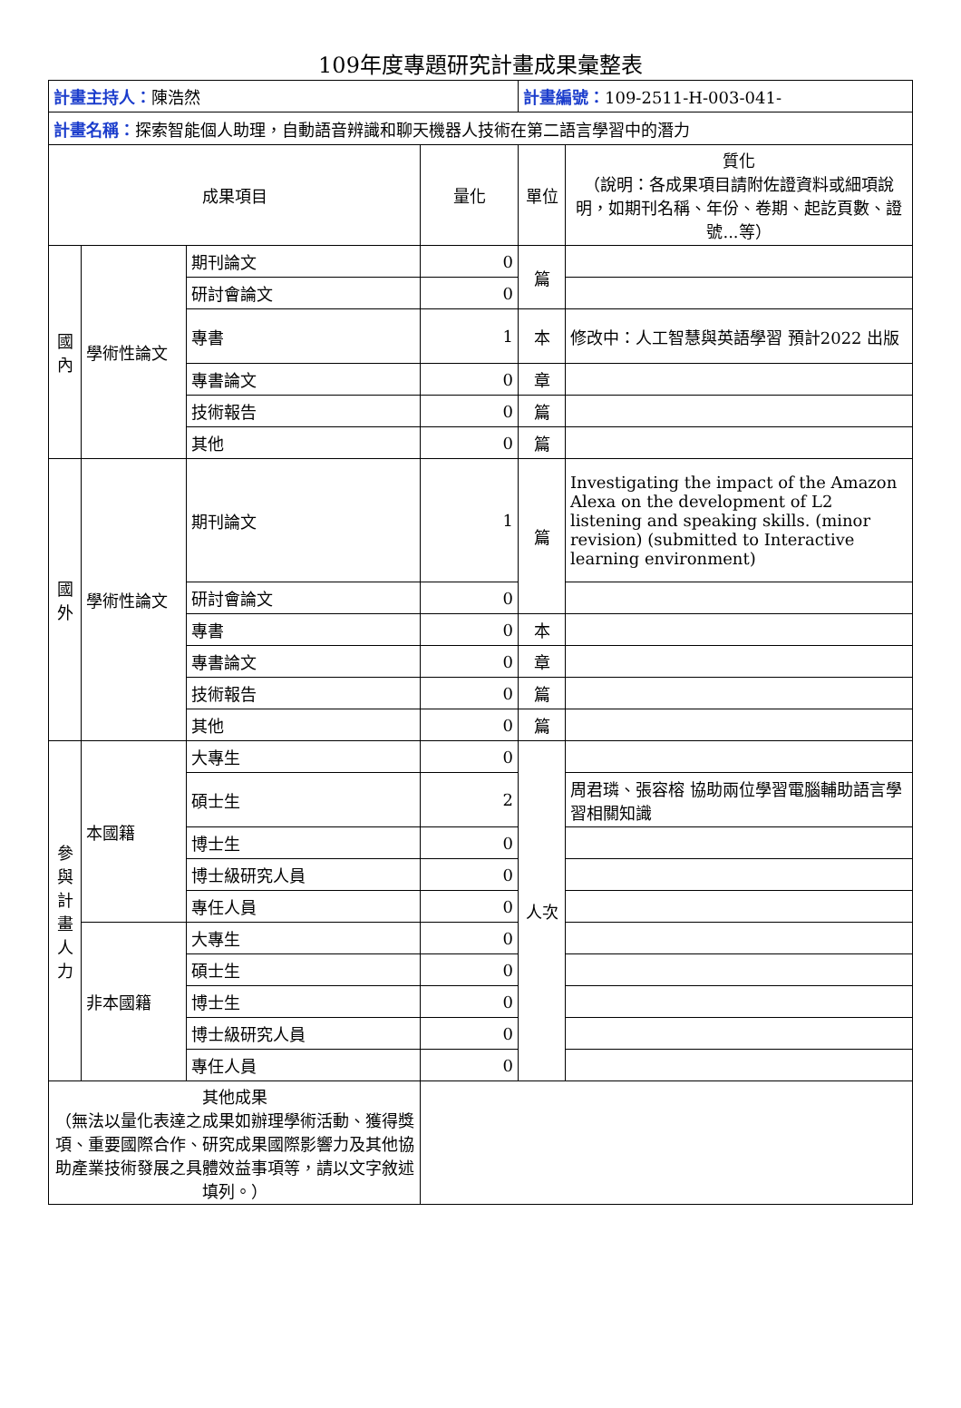109年度專題研究計畫成果彙整表
| 計畫主持人： 陳浩然 | | | | 計畫編號： 109-2511-H-003-041- | |
| 計畫名稱： 探索智能個人助理，自動語音辨識和聊天機器人技術在第二語言學習中的潛力 | | | | | |
| 成果項目 | | | 量化 | 單位 | 質化 （說明：各成果項目請附佐證資料或細項說明，如期刊名稱、年份、卷期、起訖頁數、證號...等） |
| 國內 | 學術性論文 | 期刊論文 | 0 | 篇 | |
| | | 研討會論文 | 0 | | |
| | | 專書 | 1 | 本 | 修改中：人工智慧與英語學習 預計2022 出版 |
| | | 專書論文 | 0 | 章 | |
| | | 技術報告 | 0 | 篇 | |
| | | 其他 | 0 | 篇 | |
| 國外 | 學術性論文 | 期刊論文 | 1 | 篇 | Investigating the impact of the Amazon Alexa on the development of L2 listening and speaking skills. (minor revision) (submitted to Interactive learning environment) |
| | | 研討會論文 | 0 | | |
| | | 專書 | 0 | 本 | |
| | | 專書論文 | 0 | 章 | |
| | | 技術報告 | 0 | 篇 | |
| | | 其他 | 0 | 篇 | |
| 參與計畫人力 | 本國籍 | 大專生 | 0 | 人次 | |
| | | 碩士生 | 2 | | 周君璘、張容榕 協助兩位學習電腦輔助語言學習相關知識 |
| | | 博士生 | 0 | | |
| | | 博士級研究人員 | 0 | | |
| | | 專任人員 | 0 | | |
| | 非本國籍 | 大專生 | 0 | | |
| | | 碩士生 | 0 | | |
| | | 博士生 | 0 | | |
| | | 博士級研究人員 | 0 | | |
| | | 專任人員 | 0 | | |
| 其他成果 （無法以量化表達之成果如辦理學術活動、獲得獎項、重要國際合作、研究成果國際影響力及其他協助產業技術發展之具體效益事項等，請以文字敘述填列。） | | | | | |